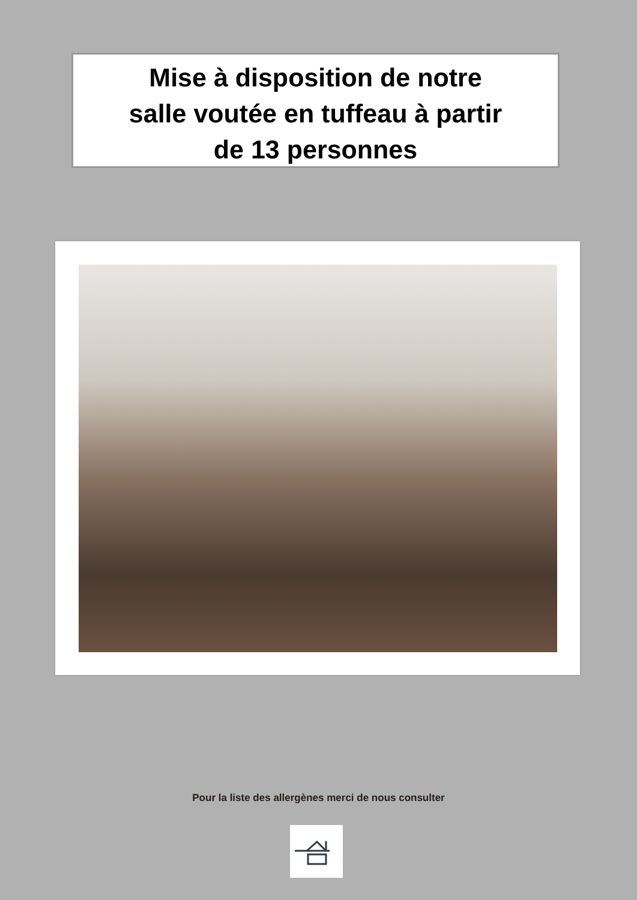Mise à disposition de notre
salle voutée en tuffeau à partir
de 13 personnes
Pour la liste des allergènes merci de nous consulter